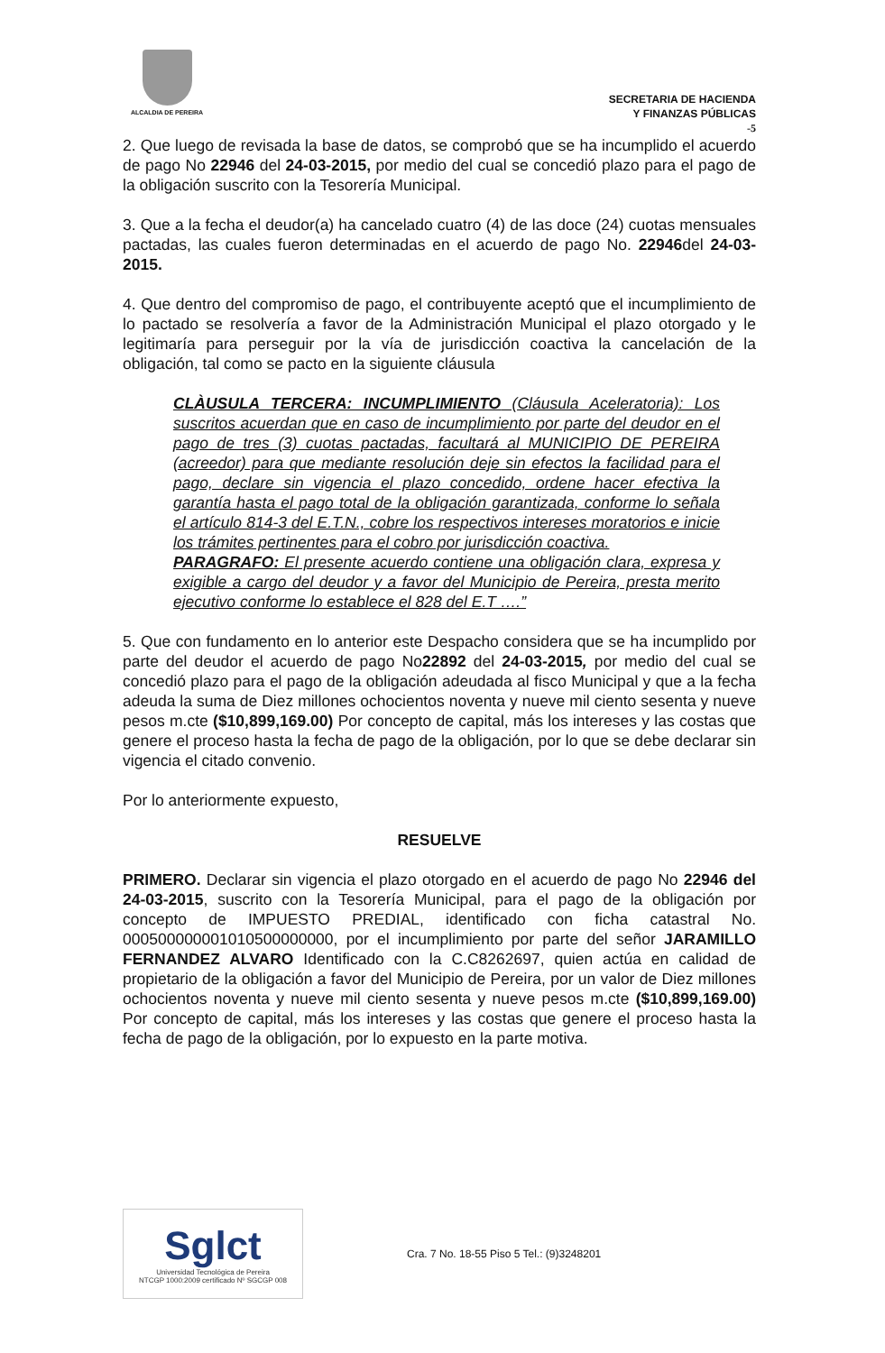ALCALDIA DE PEREIRA
SECRETARIA DE HACIENDA
Y FINANZAS PÚBLICAS
-5
2. Que luego de revisada la base de datos, se comprobó que se ha incumplido el acuerdo de pago No 22946 del 24-03-2015, por medio del cual se concedió plazo para el pago de la obligación suscrito con la Tesorería Municipal.
3. Que a la fecha el deudor(a) ha cancelado cuatro (4) de las doce (24) cuotas mensuales pactadas, las cuales fueron determinadas en el acuerdo de pago No. 22946del 24-03-2015.
4. Que dentro del compromiso de pago, el contribuyente aceptó que el incumplimiento de lo pactado se resolvería a favor de la Administración Municipal el plazo otorgado y le legitimaría para perseguir por la vía de jurisdicción coactiva la cancelación de la obligación, tal como se pacto en la siguiente cláusula
CLÀUSULA TERCERA: INCUMPLIMIENTO (Cláusula Aceleratoria): Los suscritos acuerdan que en caso de incumplimiento por parte del deudor en el pago de tres (3) cuotas pactadas, facultará al MUNICIPIO DE PEREIRA (acreedor) para que mediante resolución deje sin efectos la facilidad para el pago, declare sin vigencia el plazo concedido, ordene hacer efectiva la garantía hasta el pago total de la obligación garantizada, conforme lo señala el artículo 814-3 del E.T.N., cobre los respectivos intereses moratorios e inicie los trámites pertinentes para el cobro por jurisdicción coactiva.
PARAGRAFO: El presente acuerdo contiene una obligación clara, expresa y exigible a cargo del deudor y a favor del Municipio de Pereira, presta merito ejecutivo conforme lo establece el 828 del E.T ….”
5. Que con fundamento en lo anterior este Despacho considera que se ha incumplido por parte del deudor el acuerdo de pago No22892 del 24-03-2015, por medio del cual se concedió plazo para el pago de la obligación adeudada al fisco Municipal y que a la fecha adeuda la suma de Diez millones ochocientos noventa y nueve mil ciento sesenta y nueve pesos m.cte ($10,899,169.00) Por concepto de capital, más los intereses y las costas que genere el proceso hasta la fecha de pago de la obligación, por lo que se debe declarar sin vigencia el citado convenio.
Por lo anteriormente expuesto,
RESUELVE
PRIMERO. Declarar sin vigencia el plazo otorgado en el acuerdo de pago No 22946 del 24-03-2015, suscrito con la Tesorería Municipal, para el pago de la obligación por concepto de IMPUESTO PREDIAL, identificado con ficha catastral No. 000500000001010500000000, por el incumplimiento por parte del señor JARAMILLO FERNANDEZ ALVARO Identificado con la C.C8262697, quien actúa en calidad de propietario de la obligación a favor del Municipio de Pereira, por un valor de Diez millones ochocientos noventa y nueve mil ciento sesenta y nueve pesos m.cte ($10,899,169.00) Por concepto de capital, más los intereses y las costas que genere el proceso hasta la fecha de pago de la obligación, por lo expuesto en la parte motiva.
Sglct
Universidad Tecnológica de Pereira
NTCGP 1000:2009 certificado Nº SGCGP 008
Cra. 7 No. 18-55 Piso 5 Tel.: (9)3248201